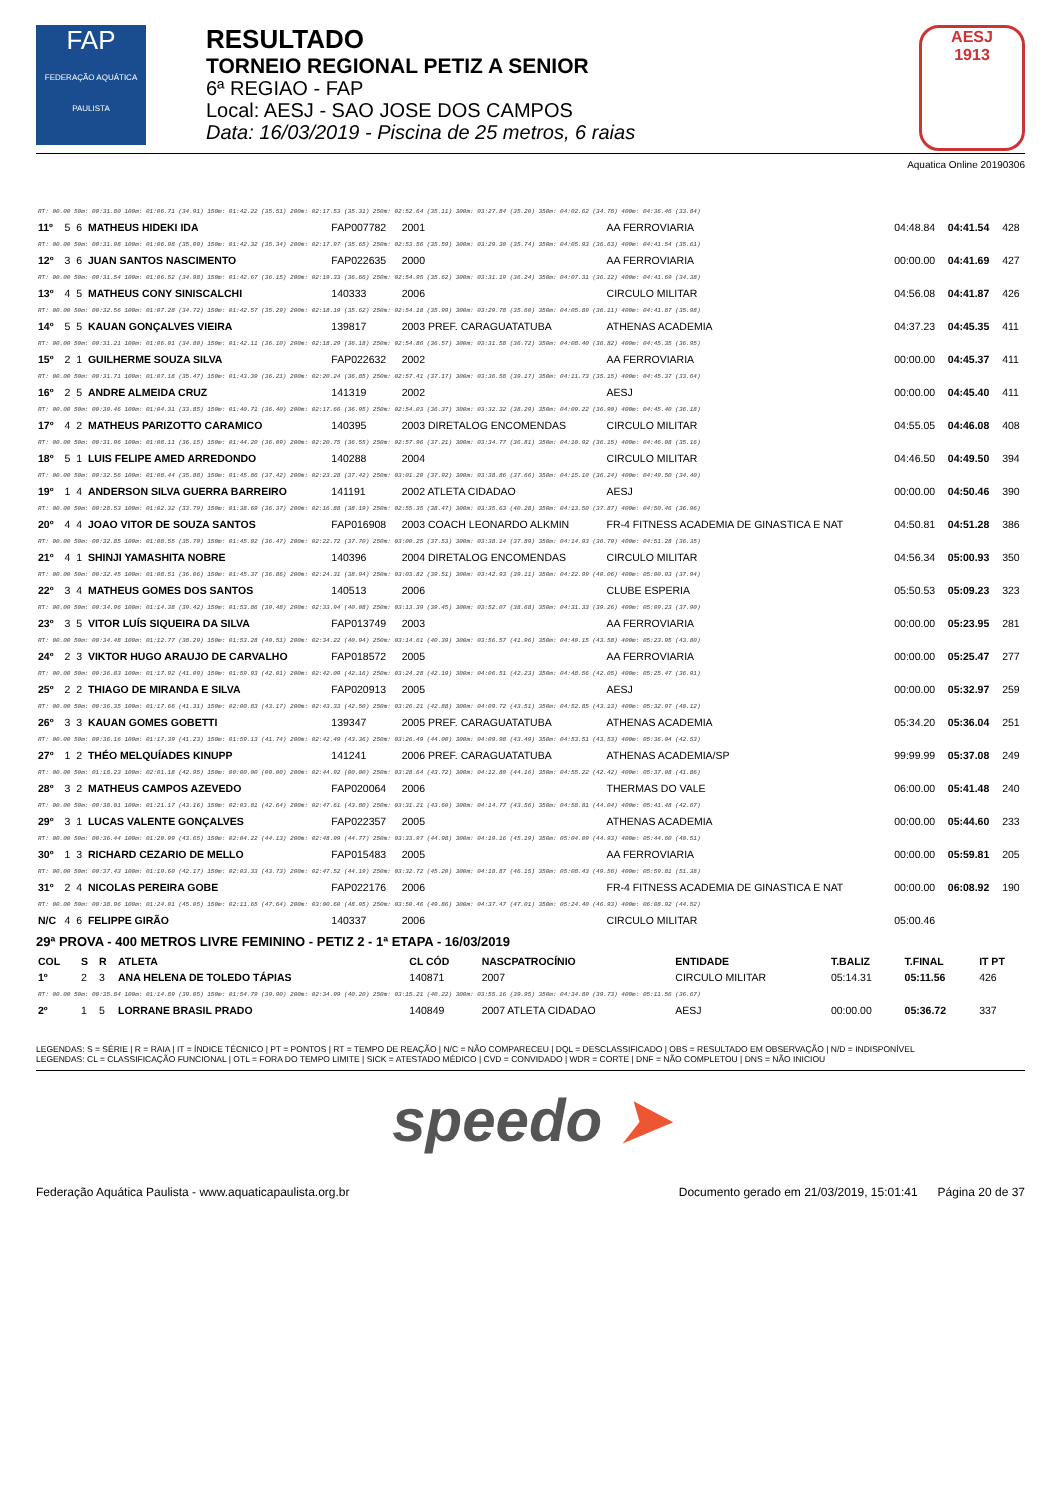FAP
FEDERAÇÃO AQUÁTICA PAULISTA
RESULTADO
TORNEIO REGIONAL PETIZ A SENIOR
6ª REGIAO - FAP
Local: AESJ - SAO JOSE DOS CAMPOS
Data: 16/03/2019 - Piscina de 25 metros, 6 raias
AESJ
1913
Aquatica Online 20190306
| RT: 00.00 50m: 00:31.80 100m: 01:06.71 (34.91) 150m: 01:42.22 (35.51) 200m: 02:17.53 (35.31) 250m: 02:52.64 (35.11) 300m: 03:27.84 (35.20) 350m: 04:02.62 (34.78) 400m: 04:36.46 (33.84) | | | | | | | | | |
| 11º | 5 | 6 | MATHEUS HIDEKI IDA | FAP007782 | 2001 | AA FERROVIARIA | 04:48.84 | 04:41.54 | 428 |
| RT: 00.00 50m: 00:31.98 100m: 01:06.98 (35.00) 150m: 01:42.32 (35.34) 200m: 02:17.97 (35.65) 250m: 02:53.56 (35.59) 300m: 03:29.30 (35.74) 350m: 04:05.93 (36.63) 400m: 04:41.54 (35.61) | | | | | | | | | |
| 12º | 3 | 6 | JUAN SANTOS NASCIMENTO | FAP022635 | 2000 | AA FERROVIARIA | 00:00.00 | 04:41.69 | 427 |
| RT: 00.00 50m: 00:31.54 100m: 01:06.52 (34.98) 150m: 01:42.67 (36.15) 200m: 02:19.33 (36.66) 250m: 02:54.95 (35.62) 300m: 03:31.19 (36.24) 350m: 04:07.31 (36.12) 400m: 04:41.69 (34.38) | | | | | | | | | |
| 13º | 4 | 5 | MATHEUS CONY SINISCALCHI | 140333 | 2006 | CIRCULO MILITAR | 04:56.08 | 04:41.87 | 426 |
| RT: 00.00 50m: 00:32.56 100m: 01:07.28 (34.72) 150m: 01:42.57 (35.29) 200m: 02:18.19 (35.62) 250m: 02:54.18 (35.99) 300m: 03:29.78 (35.60) 350m: 04:05.89 (36.11) 400m: 04:41.87 (35.98) | | | | | | | | | |
| 14º | 5 | 5 | KAUAN GONÇALVES VIEIRA | 139817 | 2003 PREF. CARAGUATATUBA | ATHENAS ACADEMIA | 04:37.23 | 04:45.35 | 411 |
| RT: 00.00 50m: 00:31.21 100m: 01:06.01 (34.80) 150m: 01:42.11 (36.10) 200m: 02:18.29 (36.18) 250m: 02:54.86 (36.57) 300m: 03:31.58 (36.72) 350m: 04:08.40 (36.82) 400m: 04:45.35 (36.95) | | | | | | | | | |
| 15º | 2 | 1 | GUILHERME SOUZA SILVA | FAP022632 | 2002 | AA FERROVIARIA | 00:00.00 | 04:45.37 | 411 |
| RT: 00.00 50m: 00:31.71 100m: 01:07.18 (35.47) 150m: 01:43.39 (36.21) 200m: 02:20.24 (36.85) 250m: 02:57.41 (37.17) 300m: 03:36.58 (39.17) 350m: 04:11.73 (35.15) 400m: 04:45.37 (33.64) | | | | | | | | | |
| 16º | 2 | 5 | ANDRE ALMEIDA CRUZ | 141319 | 2002 | AESJ | 00:00.00 | 04:45.40 | 411 |
| RT: 00.00 50m: 00:30.46 100m: 01:04.31 (33.85) 150m: 01:40.71 (36.40) 200m: 02:17.66 (36.95) 250m: 02:54.03 (36.37) 300m: 03:32.32 (38.29) 350m: 04:09.22 (36.90) 400m: 04:45.40 (36.18) | | | | | | | | | |
| 17º | 4 | 2 | MATHEUS PARIZOTTO CARAMICO | 140395 | 2003 DIRETALOG ENCOMENDAS | CIRCULO MILITAR | 04:55.05 | 04:46.08 | 408 |
| RT: 00.00 50m: 00:31.96 100m: 01:08.11 (36.15) 150m: 01:44.20 (36.09) 200m: 02:20.75 (36.55) 250m: 02:57.96 (37.21) 300m: 03:34.77 (36.81) 350m: 04:10.92 (36.15) 400m: 04:46.08 (35.16) | | | | | | | | | |
| 18º | 5 | 1 | LUIS FELIPE AMED ARREDONDO | 140288 | 2004 | CIRCULO MILITAR | 04:46.50 | 04:49.50 | 394 |
| RT: 00.00 50m: 00:32.56 100m: 01:08.44 (35.88) 150m: 01:45.86 (37.42) 200m: 02:23.28 (37.42) 250m: 03:01.20 (37.92) 300m: 03:38.86 (37.66) 350m: 04:15.10 (36.24) 400m: 04:49.50 (34.40) | | | | | | | | | |
| 19º | 1 | 4 | ANDERSON SILVA GUERRA BARREIRO | 141191 | 2002 ATLETA CIDADAO | AESJ | 00:00.00 | 04:50.46 | 390 |
| RT: 00.00 50m: 00:28.53 100m: 01:02.32 (33.79) 150m: 01:38.69 (36.37) 200m: 02:16.88 (38.19) 250m: 02:55.35 (38.47) 300m: 03:35.63 (40.28) 350m: 04:13.50 (37.87) 400m: 04:50.46 (36.96) | | | | | | | | | |
| 20º | 4 | 4 | JOAO VITOR DE SOUZA SANTOS | FAP016908 | 2003 COACH LEONARDO ALKMIN | FR-4 FITNESS ACADEMIA DE GINASTICA E NAT | 04:50.81 | 04:51.28 | 386 |
| RT: 00.00 50m: 00:32.85 100m: 01:08.55 (35.70) 150m: 01:45.02 (36.47) 200m: 02:22.72 (37.70) 250m: 03:00.25 (37.53) 300m: 03:38.14 (37.89) 350m: 04:14.93 (36.79) 400m: 04:51.28 (36.35) | | | | | | | | | |
| 21º | 4 | 1 | SHINJI YAMASHITA NOBRE | 140396 | 2004 DIRETALOG ENCOMENDAS | CIRCULO MILITAR | 04:56.34 | 05:00.93 | 350 |
| RT: 00.00 50m: 00:32.45 100m: 01:08.51 (36.06) 150m: 01:45.37 (36.86) 200m: 02:24.31 (38.94) 250m: 03:03.82 (39.51) 300m: 03:42.93 (39.11) 350m: 04:22.99 (40.06) 400m: 05:00.93 (37.94) | | | | | | | | | |
| 22º | 3 | 4 | MATHEUS GOMES DOS SANTOS | 140513 | 2006 | CLUBE ESPERIA | 05:50.53 | 05:09.23 | 323 |
| RT: 00.00 50m: 00:34.96 100m: 01:14.38 (39.42) 150m: 01:53.86 (39.48) 200m: 02:33.94 (40.08) 250m: 03:13.39 (39.45) 300m: 03:52.07 (38.68) 350m: 04:31.33 (39.26) 400m: 05:09.23 (37.90) | | | | | | | | | |
| 23º | 3 | 5 | VITOR LUÍS SIQUEIRA DA SILVA | FAP013749 | 2003 | AA FERROVIARIA | 00:00.00 | 05:23.95 | 281 |
| RT: 00.00 50m: 00:34.48 100m: 01:12.77 (38.29) 150m: 01:53.28 (40.51) 200m: 02:34.22 (40.94) 250m: 03:14.61 (40.39) 300m: 03:56.57 (41.96) 350m: 04:40.15 (43.58) 400m: 05:23.95 (43.80) | | | | | | | | | |
| 24º | 2 | 3 | VIKTOR HUGO ARAUJO DE CARVALHO | FAP018572 | 2005 | AA FERROVIARIA | 00:00.00 | 05:25.47 | 277 |
| RT: 00.00 50m: 00:36.83 100m: 01:17.92 (41.09) 150m: 01:59.93 (42.01) 200m: 02:42.09 (42.16) 250m: 03:24.28 (42.19) 300m: 04:06.51 (42.23) 350m: 04:48.56 (42.05) 400m: 05:25.47 (36.91) | | | | | | | | | |
| 25º | 2 | 2 | THIAGO DE MIRANDA E SILVA | FAP020913 | 2005 | AESJ | 00:00.00 | 05:32.97 | 259 |
| RT: 00.00 50m: 00:36.35 100m: 01:17.66 (41.31) 150m: 02:00.83 (43.17) 200m: 02:43.33 (42.50) 250m: 03:26.21 (42.88) 300m: 04:09.72 (43.51) 350m: 04:52.85 (43.13) 400m: 05:32.97 (40.12) | | | | | | | | | |
| 26º | 3 | 3 | KAUAN GOMES GOBETTI | 139347 | 2005 PREF. CARAGUATATUBA | ATHENAS ACADEMIA | 05:34.20 | 05:36.04 | 251 |
| RT: 00.00 50m: 00:36.16 100m: 01:17.39 (41.23) 150m: 01:59.13 (41.74) 200m: 02:42.49 (43.36) 250m: 03:26.49 (44.00) 300m: 04:09.98 (43.49) 350m: 04:53.51 (43.53) 400m: 05:36.04 (42.53) | | | | | | | | | |
| 27º | 1 | 2 | THÉO MELQUÍADES KINUPP | 141241 | 2006 PREF. CARAGUATATUBA | ATHENAS ACADEMIA/SP | 99:99.99 | 05:37.08 | 249 |
| RT: 00.00 50m: 01:18.23 100m: 02:01.18 (42.95) 150m: 00:00.00 (00.00) 200m: 02:44.92 (00.00) 250m: 03:28.64 (43.72) 300m: 04:12.80 (44.16) 350m: 04:55.22 (42.42) 400m: 05:37.08 (41.86) | | | | | | | | | |
| 28º | 3 | 2 | MATHEUS CAMPOS AZEVEDO | FAP020064 | 2006 | THERMAS DO VALE | 06:00.00 | 05:41.48 | 240 |
| RT: 00.00 50m: 00:38.01 100m: 01:21.17 (43.16) 150m: 02:03.81 (42.64) 200m: 02:47.61 (43.80) 250m: 03:31.21 (43.60) 300m: 04:14.77 (43.56) 350m: 04:58.81 (44.04) 400m: 05:41.48 (42.67) | | | | | | | | | |
| 29º | 3 | 1 | LUCAS VALENTE GONÇALVES | FAP022357 | 2005 | ATHENAS ACADEMIA | 00:00.00 | 05:44.60 | 233 |
| RT: 00.00 50m: 00:36.44 100m: 01:20.09 (43.65) 150m: 02:04.22 (44.13) 200m: 02:48.99 (44.77) 250m: 03:33.97 (44.98) 300m: 04:19.16 (45.19) 350m: 05:04.09 (44.93) 400m: 05:44.60 (40.51) | | | | | | | | | |
| 30º | 1 | 3 | RICHARD CEZARIO DE MELLO | FAP015483 | 2005 | AA FERROVIARIA | 00:00.00 | 05:59.81 | 205 |
| RT: 00.00 50m: 00:37.43 100m: 01:19.60 (42.17) 150m: 02:03.33 (43.73) 200m: 02:47.52 (44.19) 250m: 03:32.72 (45.20) 300m: 04:18.87 (46.15) 350m: 05:08.43 (49.56) 400m: 05:59.81 (51.38) | | | | | | | | | |
| 31º | 2 | 4 | NICOLAS PEREIRA GOBE | FAP022176 | 2006 | FR-4 FITNESS ACADEMIA DE GINASTICA E NAT | 00:00.00 | 06:08.92 | 190 |
| RT: 00.00 50m: 00:38.96 100m: 01:24.01 (45.05) 150m: 02:11.65 (47.64) 200m: 03:00.60 (48.95) 250m: 03:50.46 (49.86) 300m: 04:37.47 (47.01) 350m: 05:24.40 (46.93) 400m: 06:08.92 (44.52) | | | | | | | | | |
| N/C | 4 | 6 | FELIPPE GIRÃO | 140337 | 2006 | CIRCULO MILITAR | 05:00.46 | | |
29ª PROVA - 400 METROS LIVRE FEMININO - PETIZ 2 - 1ª ETAPA - 16/03/2019
| COL | S | R | ATLETA | CL CÓD | NASCPATROCÍNIO | ENTIDADE | T.BALIZ | T.FINAL | IT PT |
| --- | --- | --- | --- | --- | --- | --- | --- | --- | --- |
| 1º | 2 | 3 | ANA HELENA DE TOLEDO TÁPIAS | 140871 | 2007 | CIRCULO MILITAR | 05:14.31 | 05:11.56 | 426 |
| RT: 00.00 50m: 00:35.84 100m: 01:14.89 (39.05) 150m: 01:54.79 (39.90) 200m: 02:34.99 (40.20) 250m: 03:15.21 (40.22) 300m: 03:55.16 (39.95) 350m: 04:34.89 (39.73) 400m: 05:11.56 (36.67) | | | | | | | | | |
| 2º | 1 | 5 | LORRANE BRASIL PRADO | 140849 | 2007 ATLETA CIDADAO | AESJ | 00:00.00 | 05:36.72 | 337 |
LEGENDAS: S = SÉRIE | R = RAIA | IT = ÍNDICE TÉCNICO | PT = PONTOS | RT = TEMPO DE REAÇÃO | N/C = NÃO COMPARECEU | DQL = DESCLASSIFICADO | OBS = RESULTADO EM OBSERVAÇÃO | N/D = INDISPONÍVEL
LEGENDAS: CL = CLASSIFICAÇÃO FUNCIONAL | OTL = FORA DO TEMPO LIMITE | SICK = ATESTADO MÉDICO | CVD = CONVIDADO | WDR = CORTE | DNF = NÃO COMPLETOU | DNS = NÃO INICIOU
speedo ➤
Federação Aquática Paulista - www.aquaticapaulista.org.br Documento gerado em 21/03/2019, 15:01:41 Página 20 de 37